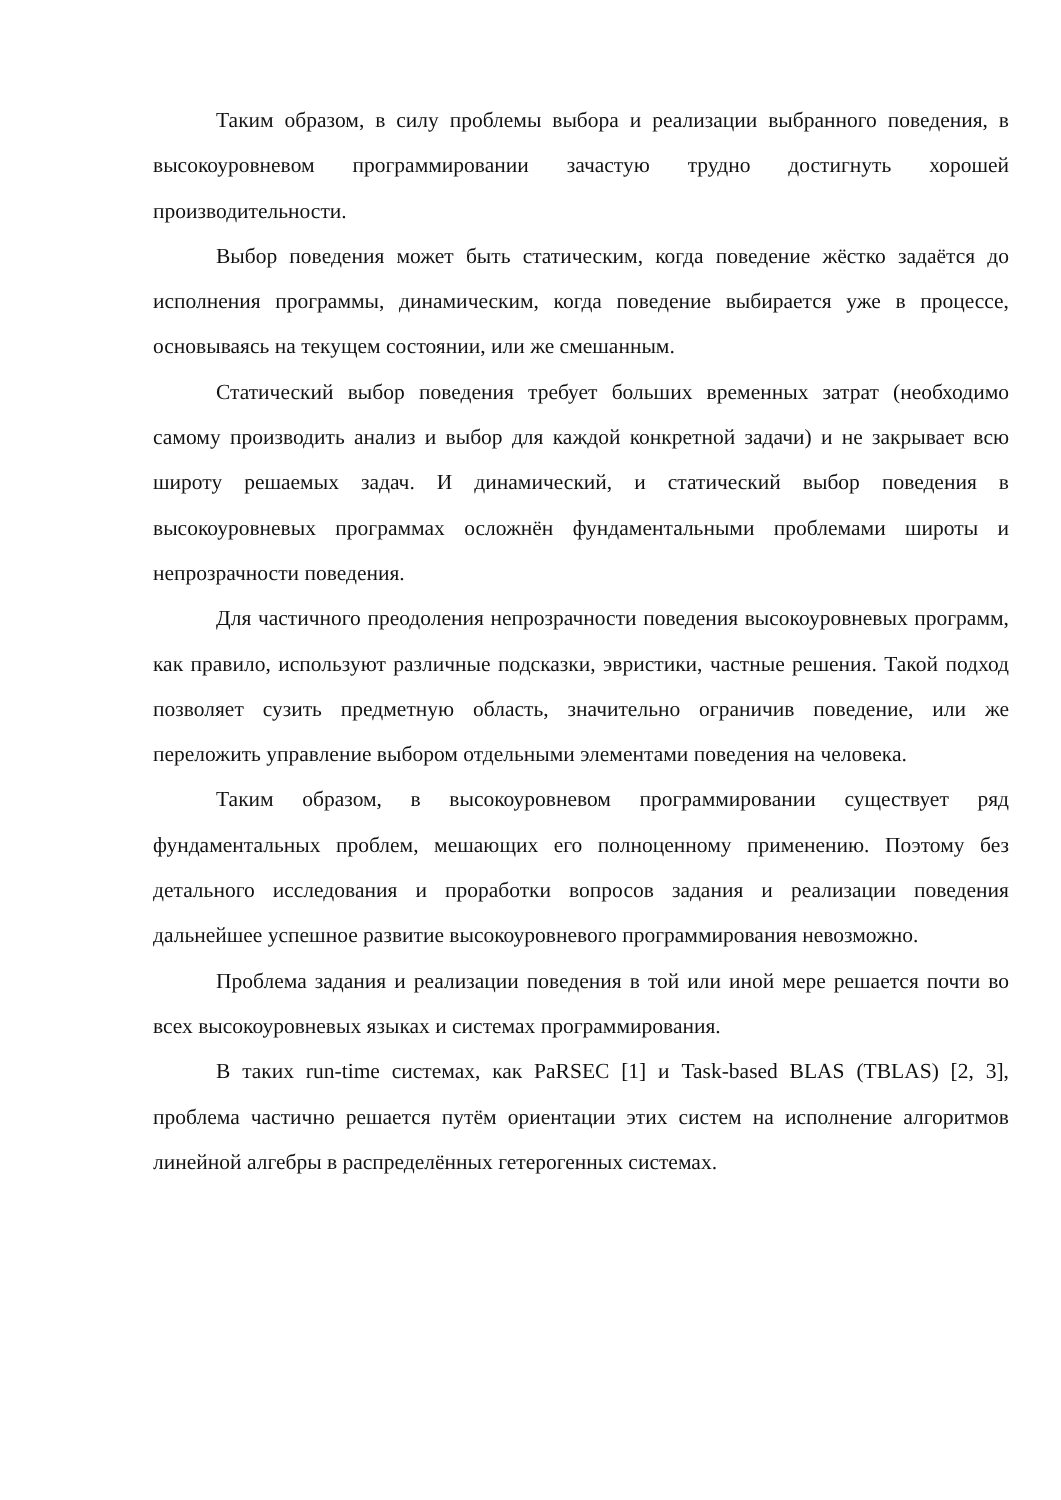Таким образом, в силу проблемы выбора и реализации выбранного поведения, в высокоуровневом программировании зачастую трудно достигнуть хорошей производительности.
Выбор поведения может быть статическим, когда поведение жёстко задаётся до исполнения программы, динамическим, когда поведение выбирается уже в процессе, основываясь на текущем состоянии, или же смешанным.
Статический выбор поведения требует больших временных затрат (необходимо самому производить анализ и выбор для каждой конкретной задачи) и не закрывает всю широту решаемых задач. И динамический, и статический выбор поведения в высокоуровневых программах осложнён фундаментальными проблемами широты и непрозрачности поведения.
Для частичного преодоления непрозрачности поведения высокоуровневых программ, как правило, используют различные подсказки, эвристики, частные решения. Такой подход позволяет сузить предметную область, значительно ограничив поведение, или же переложить управление выбором отдельными элементами поведения на человека.
Таким образом, в высокоуровневом программировании существует ряд фундаментальных проблем, мешающих его полноценному применению. Поэтому без детального исследования и проработки вопросов задания и реализации поведения дальнейшее успешное развитие высокоуровневого программирования невозможно.
Проблема задания и реализации поведения в той или иной мере решается почти во всех высокоуровневых языках и системах программирования.
В таких run-time системах, как PaRSEC [1] и Task-based BLAS (TBLAS) [2, 3], проблема частично решается путём ориентации этих систем на исполнение алгоритмов линейной алгебры в распределённых гетерогенных системах.